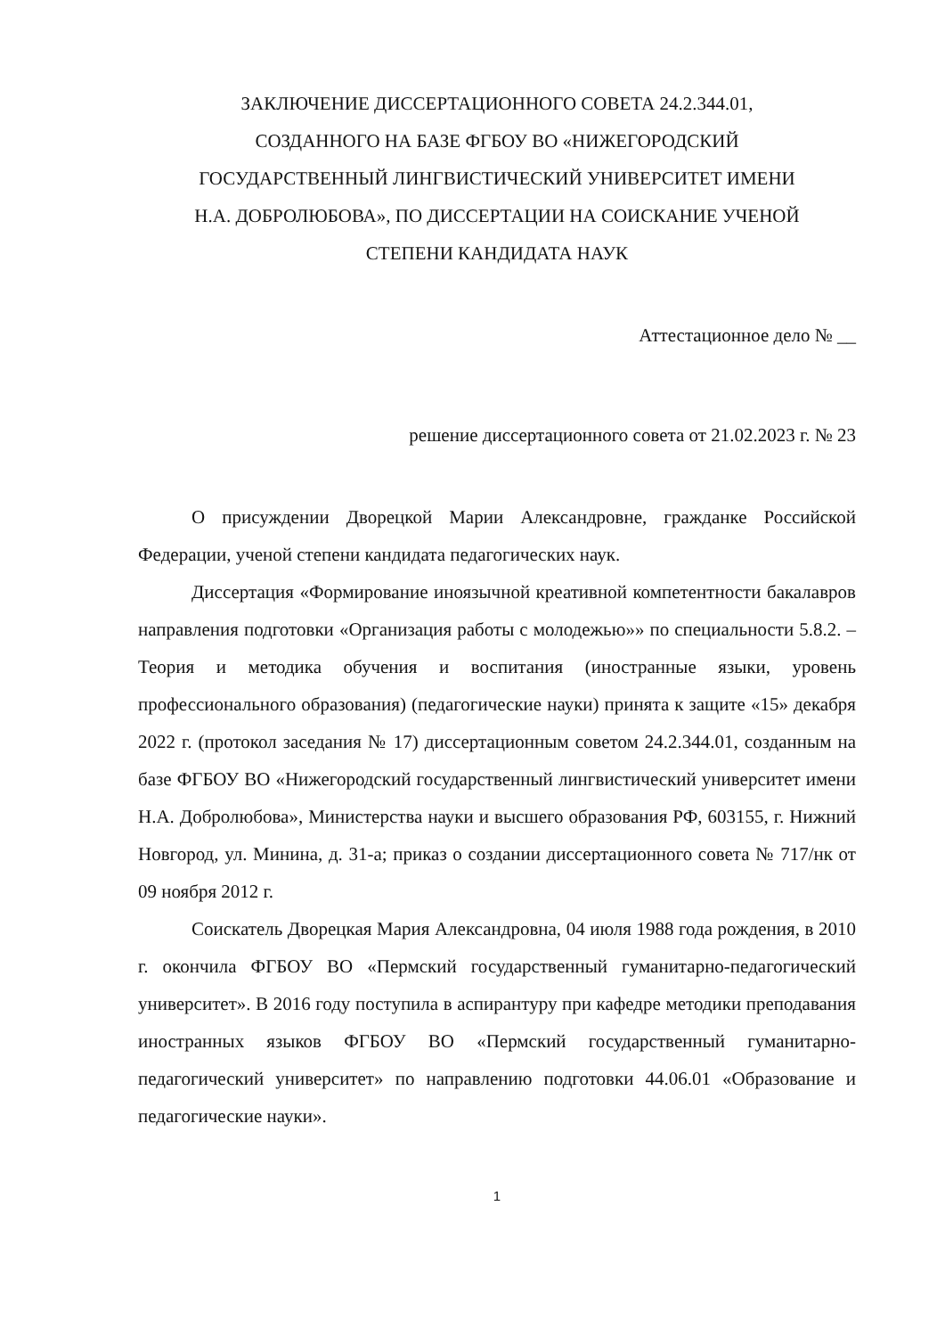ЗАКЛЮЧЕНИЕ ДИССЕРТАЦИОННОГО СОВЕТА 24.2.344.01,
СОЗДАННОГО НА БАЗЕ ФГБОУ ВО «НИЖЕГОРОДСКИЙ
ГОСУДАРСТВЕННЫЙ ЛИНГВИСТИЧЕСКИЙ УНИВЕРСИТЕТ ИМЕНИ
Н.А. ДОБРОЛЮБОВА», ПО ДИССЕРТАЦИИ НА СОИСКАНИЕ УЧЕНОЙ
СТЕПЕНИ КАНДИДАТА НАУК
Аттестационное дело № __
решение диссертационного совета от 21.02.2023 г. № 23
О присуждении Дворецкой Марии Александровне, гражданке Российской Федерации, ученой степени кандидата педагогических наук.
Диссертация «Формирование иноязычной креативной компетентности бакалавров направления подготовки «Организация работы с молодежью»» по специальности 5.8.2. – Теория и методика обучения и воспитания (иностранные языки, уровень профессионального образования) (педагогические науки) принята к защите «15» декабря 2022 г. (протокол заседания № 17) диссертационным советом 24.2.344.01, созданным на базе ФГБОУ ВО «Нижегородский государственный лингвистический университет имени Н.А. Добролюбова», Министерства науки и высшего образования РФ, 603155, г. Нижний Новгород, ул. Минина, д. 31-а; приказ о создании диссертационного совета № 717/нк от 09 ноября 2012 г.
Соискатель Дворецкая Мария Александровна, 04 июля 1988 года рождения, в 2010 г. окончила ФГБОУ ВО «Пермский государственный гуманитарно-педагогический университет». В 2016 году поступила в аспирантуру при кафедре методики преподавания иностранных языков ФГБОУ ВО «Пермский государственный гуманитарно-педагогический университет» по направлению подготовки 44.06.01 «Образование и педагогические науки».
1